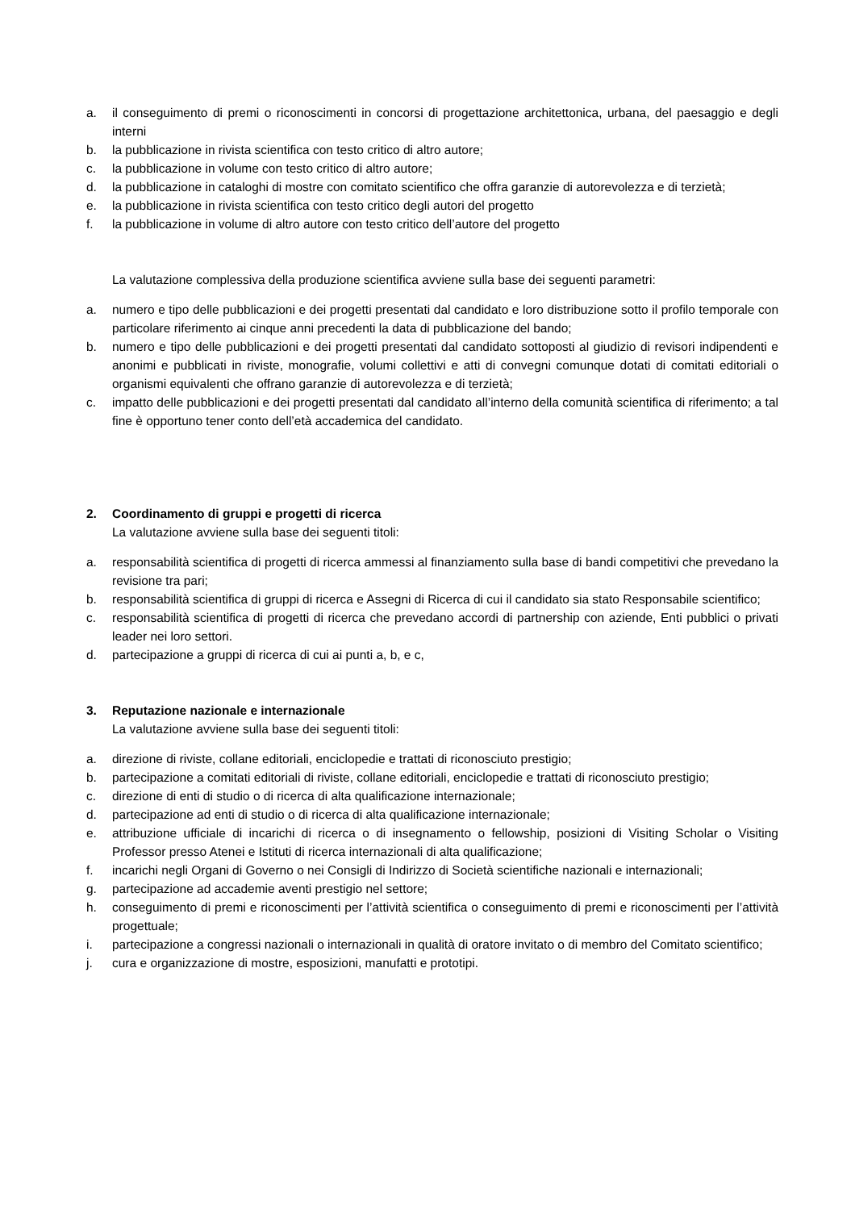a. il conseguimento di premi o riconoscimenti in concorsi di progettazione architettonica, urbana, del paesaggio e degli interni
b. la pubblicazione in rivista scientifica con testo critico di altro autore;
c. la pubblicazione in volume con testo critico di altro autore;
d. la pubblicazione in cataloghi di mostre con comitato scientifico che offra garanzie di autorevolezza e di terzietà;
e. la pubblicazione in rivista scientifica con testo critico degli autori del progetto
f. la pubblicazione in volume di altro autore con testo critico dell’autore del progetto
La valutazione complessiva della produzione scientifica avviene sulla base dei seguenti parametri:
a. numero e tipo delle pubblicazioni e dei progetti presentati dal candidato e loro distribuzione sotto il profilo temporale con particolare riferimento ai cinque anni precedenti la data di pubblicazione del bando;
b. numero e tipo delle pubblicazioni e dei progetti presentati dal candidato sottoposti al giudizio di revisori indipendenti e anonimi e pubblicati in riviste, monografie, volumi collettivi e atti di convegni comunque dotati di comitati editoriali o organismi equivalenti che offrano garanzie di autorevolezza e di terzietà;
c. impatto delle pubblicazioni e dei progetti presentati dal candidato all’interno della comunità scientifica di riferimento; a tal fine è opportuno tener conto dell’età accademica del candidato.
2. Coordinamento di gruppi e progetti di ricerca
La valutazione avviene sulla base dei seguenti titoli:
a. responsabilità scientifica di progetti di ricerca ammessi al finanziamento sulla base di bandi competitivi che prevedano la revisione tra pari;
b. responsabilità scientifica di gruppi di ricerca e Assegni di Ricerca di cui il candidato sia stato Responsabile scientifico;
c. responsabilità scientifica di progetti di ricerca che prevedano accordi di partnership con aziende, Enti pubblici o privati leader nei loro settori.
d. partecipazione a gruppi di ricerca di cui ai punti a, b, e c,
3. Reputazione nazionale e internazionale
La valutazione avviene sulla base dei seguenti titoli:
a. direzione di riviste, collane editoriali, enciclopedie e trattati di riconosciuto prestigio;
b. partecipazione a comitati editoriali di riviste, collane editoriali, enciclopedie e trattati di riconosciuto prestigio;
c. direzione di enti di studio o di ricerca di alta qualificazione internazionale;
d. partecipazione ad enti di studio o di ricerca di alta qualificazione internazionale;
e. attribuzione ufficiale di incarichi di ricerca o di insegnamento o fellowship, posizioni di Visiting Scholar o Visiting Professor presso Atenei e Istituti di ricerca internazionali di alta qualificazione;
f. incarichi negli Organi di Governo o nei Consigli di Indirizzo di Società scientifiche nazionali e internazionali;
g. partecipazione ad accademie aventi prestigio nel settore;
h. conseguimento di premi e riconoscimenti per l’attività scientifica o conseguimento di premi e riconoscimenti per l’attività progettuale;
i. partecipazione a congressi nazionali o internazionali in qualità di oratore invitato o di membro del Comitato scientifico;
j. cura e organizzazione di mostre, esposizioni, manufatti e prototipi.